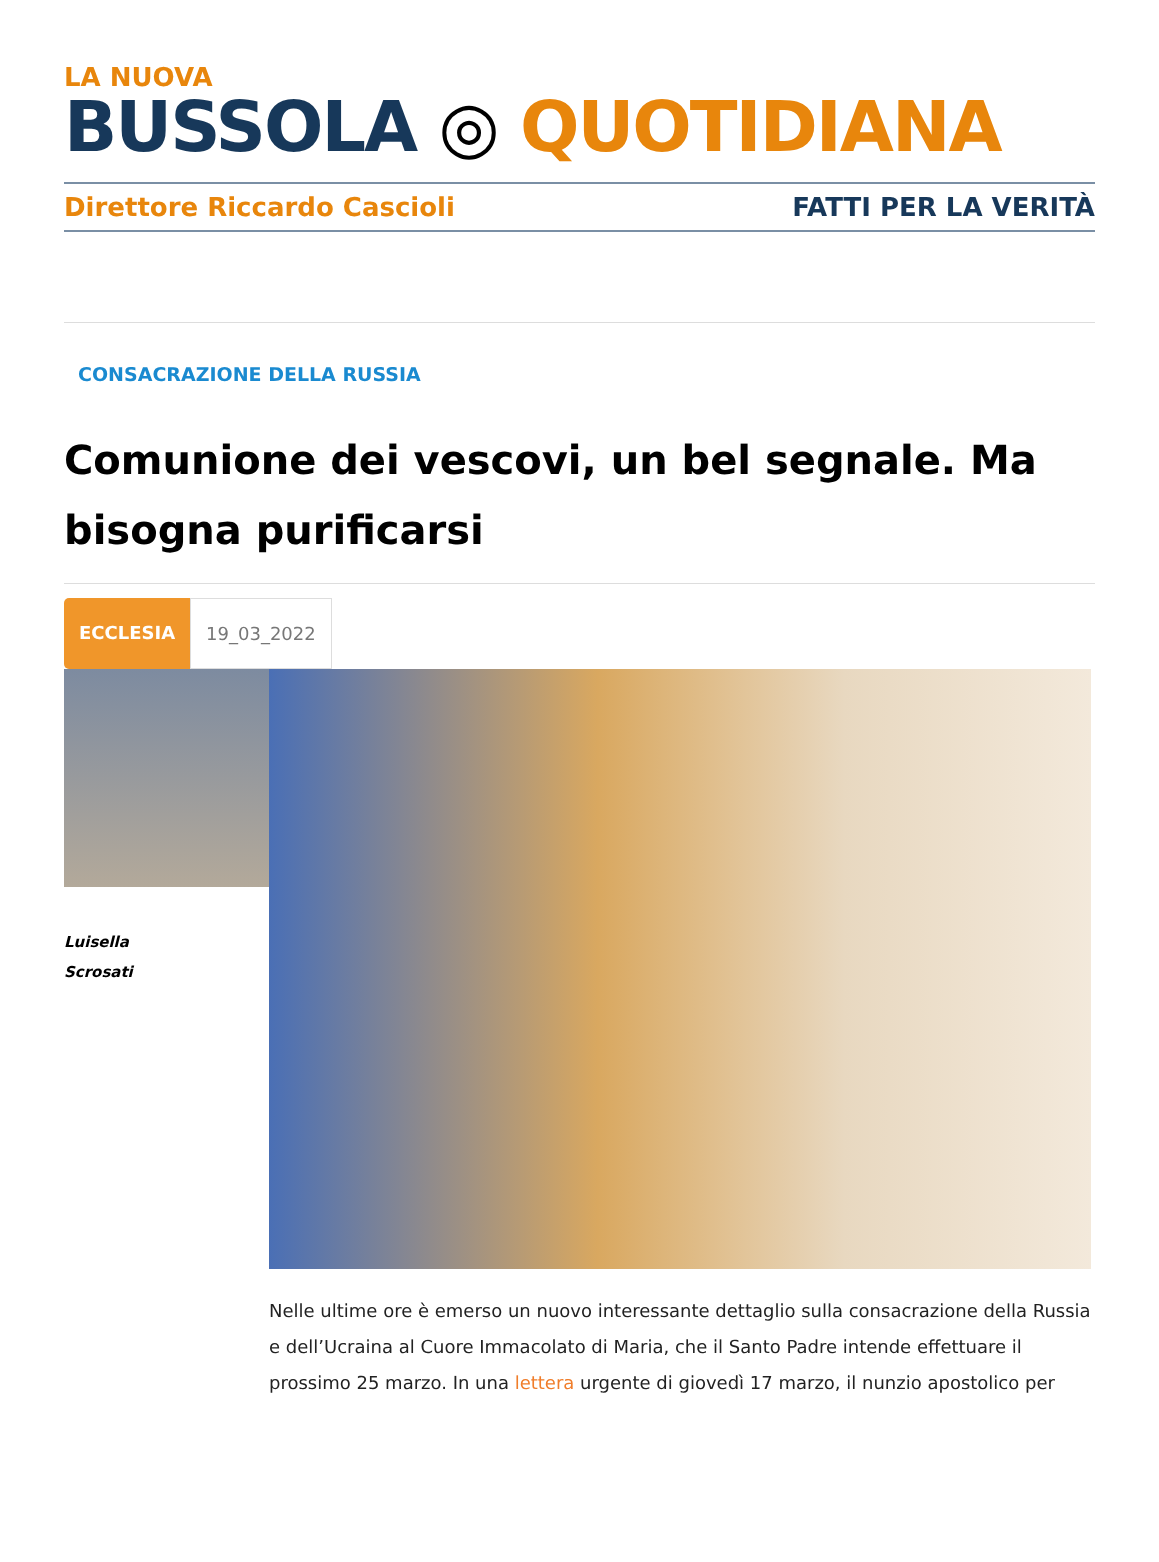LA NUOVA
BUSSOLA ◎ QUOTIDIANA
Direttore Riccardo Cascioli FATTI PER LA VERITÀ
CONSACRAZIONE DELLA RUSSIA
Comunione dei vescovi, un bel segnale. Ma bisogna purificarsi
ECCLESIA 19_03_2022
Luisella
Scrosati
Nelle ultime ore è emerso un nuovo interessante dettaglio sulla consacrazione della Russia e dell’Ucraina al Cuore Immacolato di Maria, che il Santo Padre intende effettuare il prossimo 25 marzo. In una lettera urgente di giovedì 17 marzo, il nunzio apostolico per